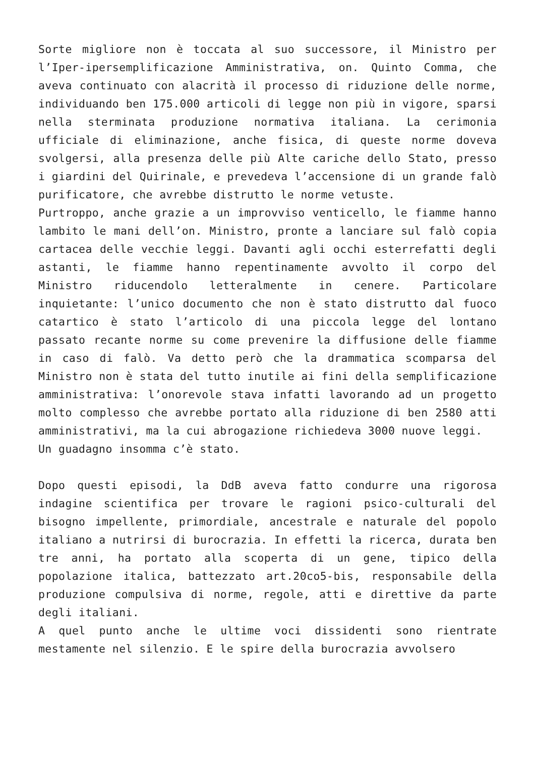Sorte migliore non è toccata al suo successore, il Ministro per l’Iper-ipersemplificazione Amministrativa, on. Quinto Comma, che aveva continuato con alacrità il processo di riduzione delle norme, individuando ben 175.000 articoli di legge non più in vigore, sparsi nella sterminata produzione normativa italiana. La cerimonia ufficiale di eliminazione, anche fisica, di queste norme doveva svolgersi, alla presenza delle più Alte cariche dello Stato, presso i giardini del Quirinale, e prevedeva l’accensione di un grande falò purificatore, che avrebbe distrutto le norme vetuste.
Purtroppo, anche grazie a un improvviso venticello, le fiamme hanno lambito le mani dell’on. Ministro, pronte a lanciare sul falò copia cartacea delle vecchie leggi. Davanti agli occhi esterrefatti degli astanti, le fiamme hanno repentinamente avvolto il corpo del Ministro riducendolo letteralmente in cenere. Particolare inquietante: l’unico documento che non è stato distrutto dal fuoco catartico è stato l’articolo di una piccola legge del lontano passato recante norme su come prevenire la diffusione delle fiamme in caso di falò. Va detto però che la drammatica scomparsa del Ministro non è stata del tutto inutile ai fini della semplificazione amministrativa: l’onorevole stava infatti lavorando ad un progetto molto complesso che avrebbe portato alla riduzione di ben 2580 atti amministrativi, ma la cui abrogazione richiedeva 3000 nuove leggi.
Un guadagno insomma c’è stato.
Dopo questi episodi, la DdB aveva fatto condurre una rigorosa indagine scientifica per trovare le ragioni psico-culturali del bisogno impellente, primordiale, ancestrale e naturale del popolo italiano a nutrirsi di burocrazia. In effetti la ricerca, durata ben tre anni, ha portato alla scoperta di un gene, tipico della popolazione italica, battezzato art.20co5-bis, responsabile della produzione compulsiva di norme, regole, atti e direttive da parte degli italiani.
A quel punto anche le ultime voci dissidenti sono rientrate mestamente nel silenzio. E le spire della burocrazia avvolsero